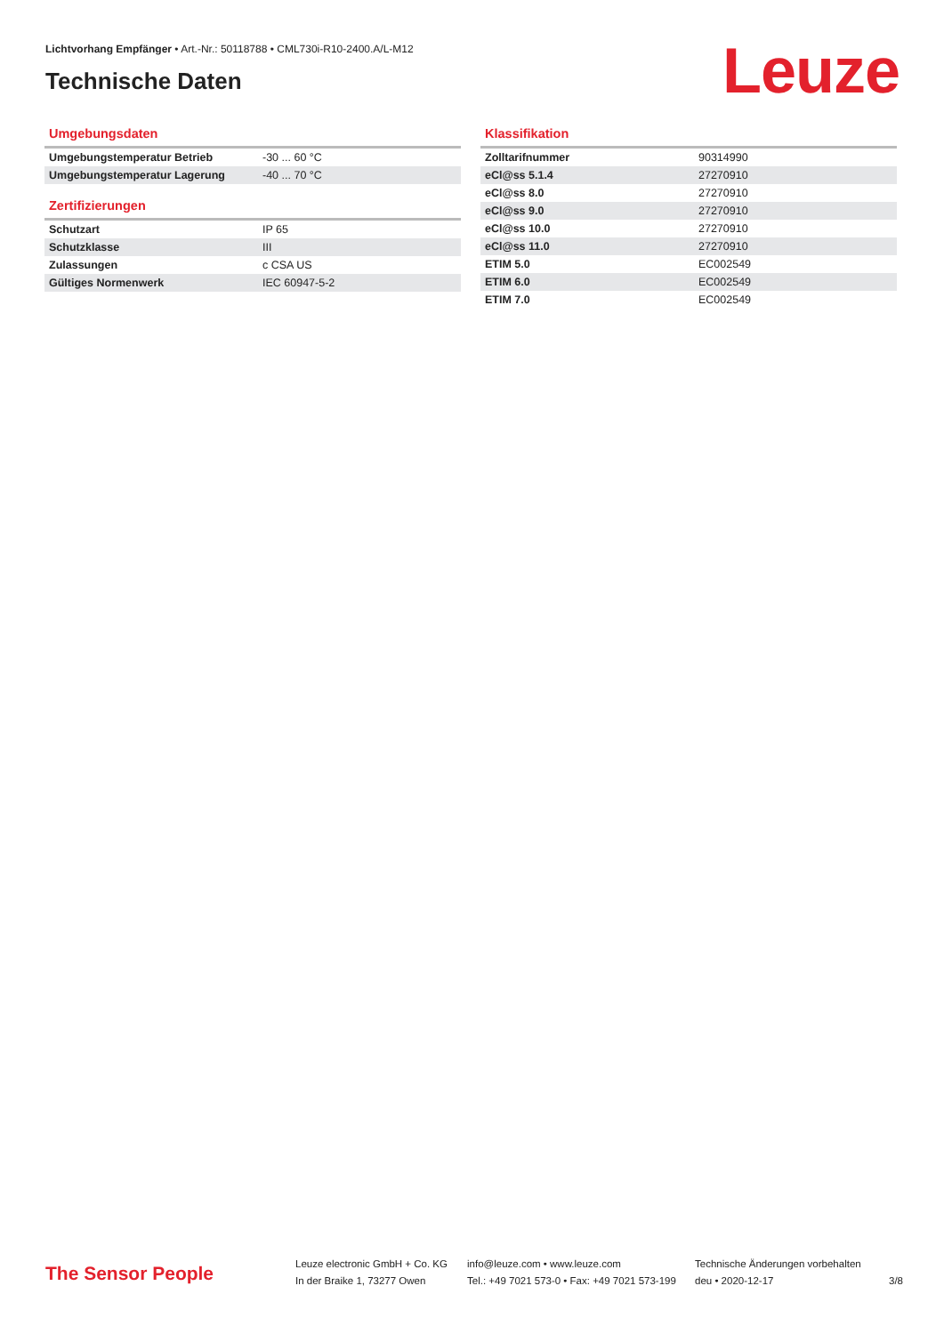Lichtvorhang Empfänger • Art.-Nr.: 50118788 • CML730i-R10-2400.A/L-M12
Technische Daten
Leuze
Umgebungsdaten
| Umgebungstemperatur Betrieb | -30 ... 60 °C |
| Umgebungstemperatur Lagerung | -40 ... 70 °C |
Zertifizierungen
| Schutzart | IP 65 |
| Schutzklasse | III |
| Zulassungen | c CSA US |
| Gültiges Normenwerk | IEC 60947-5-2 |
Klassifikation
| Zolltarifnummer | 90314990 |
| eCl@ss 5.1.4 | 27270910 |
| eCl@ss 8.0 | 27270910 |
| eCl@ss 9.0 | 27270910 |
| eCl@ss 10.0 | 27270910 |
| eCl@ss 11.0 | 27270910 |
| ETIM 5.0 | EC002549 |
| ETIM 6.0 | EC002549 |
| ETIM 7.0 | EC002549 |
The Sensor People
Leuze electronic GmbH + Co. KG
In der Braike 1, 73277 Owen
info@leuze.com • www.leuze.com
Tel.: +49 7021 573-0 • Fax: +49 7021 573-199
Technische Änderungen vorbehalten
deu • 2020-12-17
3/8